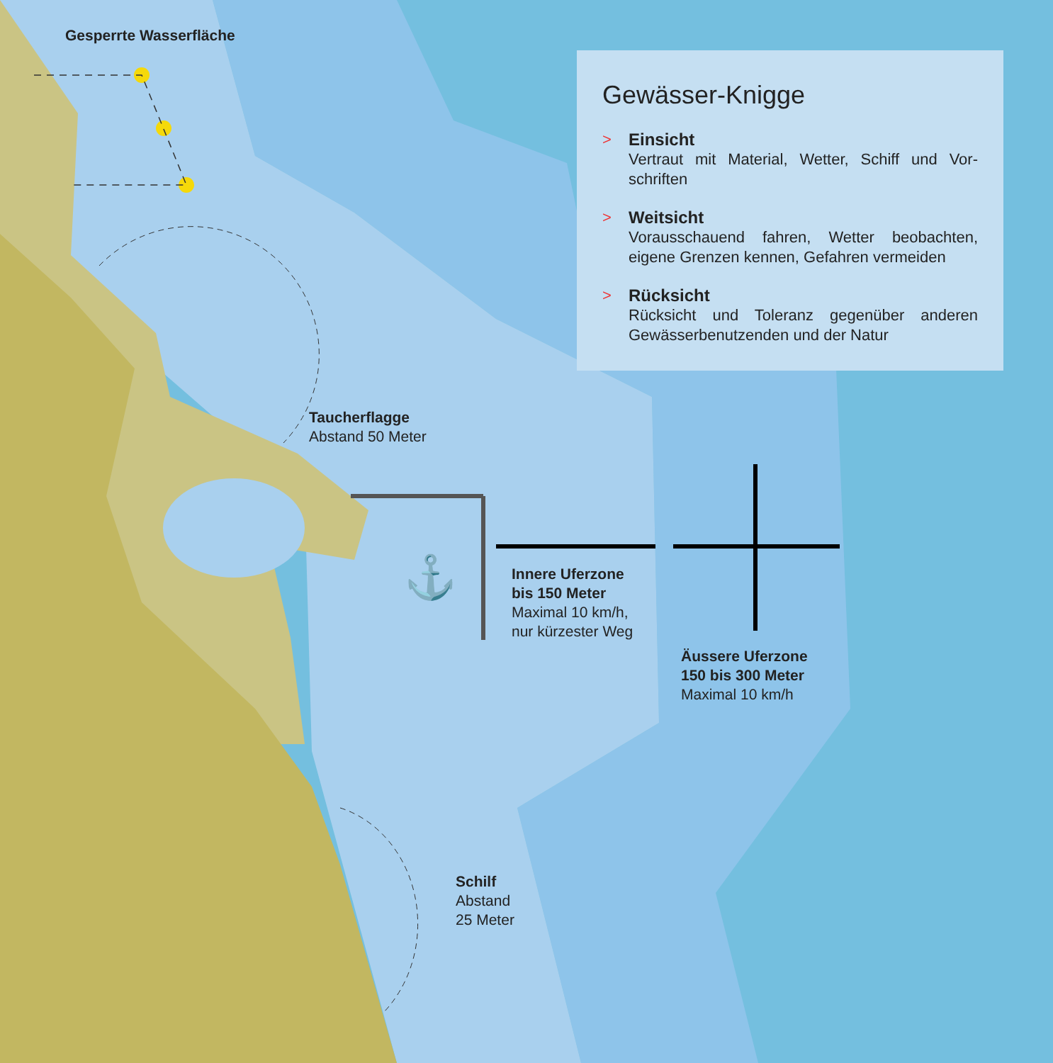⚓
Gesperrte Wasserfläche
Taucherflagge
Abstand 50 Meter
Innere Uferzone
bis 150 Meter
Maximal 10 km/h,
nur kürzester Weg
Äussere Uferzone
150 bis 300 Meter
Maximal 10 km/h
Schilf
Abstand
25 Meter
Gewässer-Knigge
> Einsicht
Vertraut mit Material, Wetter, Schiff und Vor-schriften
> Weitsicht
Vorausschauend fahren, Wetter beobachten, eigene Grenzen kennen, Gefahren vermeiden
> Rücksicht
Rücksicht und Toleranz gegenüber anderen Gewässerbenutzenden und der Natur